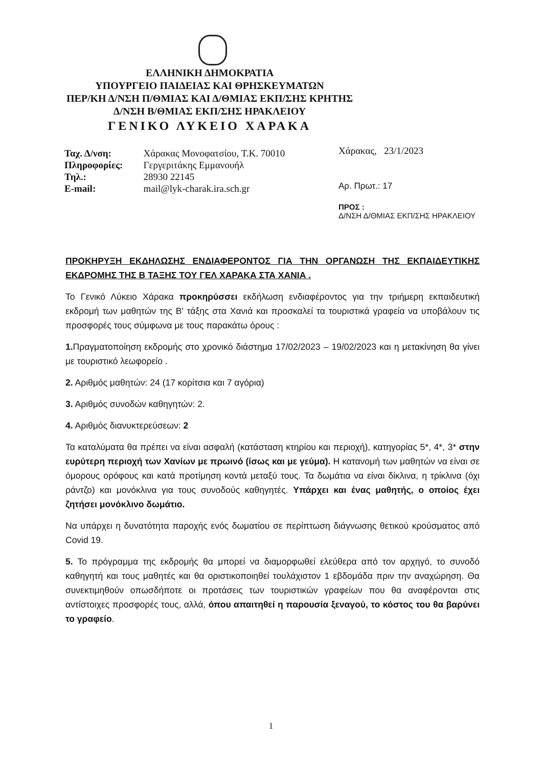ΕΛΛΗΝΙΚΗ ΔΗΜΟΚΡΑΤΙΑ
ΥΠΟΥΡΓΕΙΟ ΠΑΙΔΕΙΑΣ ΚΑΙ ΘΡΗΣΚΕΥΜΑΤΩΝ
ΠΕΡ/ΚΗ Δ/ΝΣΗ Π/ΘΜΙΑΣ ΚΑΙ Δ/ΘΜΙΑΣ ΕΚΠ/ΣΗΣ ΚΡΗΤΗΣ
Δ/ΝΣΗ Β/ΘΜΙΑΣ ΕΚΠ/ΣΗΣ ΗΡΑΚΛΕΙΟΥ
ΓΕΝΙΚΟ ΛΥΚΕΙΟ ΧΑΡΑΚΑ
| Ταχ. Δ/νση: | Χάρακας Μονοφατσίου, Τ.Κ. 70010 |
| Πληροφορίες: | Γεργεριτάκης Εμμανουήλ |
| Τηλ.: | 28930 22145 |
| E-mail: | mail@lyk-charak.ira.sch.gr |
Χάρακας, 23/1/2023
Αρ. Πρωτ.: 17
ΠΡΟΣ :
Δ/ΝΣΗ Δ/ΘΜΙΑΣ ΕΚΠ/ΣΗΣ ΗΡΑΚΛΕΙΟΥ
ΠΡΟΚΗΡΥΞΗ ΕΚΔΗΛΩΣΗΣ ΕΝΔΙΑΦΕΡΟΝΤΟΣ ΓΙΑ ΤΗΝ ΟΡΓΑΝΩΣΗ ΤΗΣ ΕΚΠΑΙΔΕΥΤΙΚΗΣ ΕΚΔΡΟΜΗΣ ΤΗΣ Β ΤΑΞΗΣ ΤΟΥ ΓΕΛ ΧΑΡΑΚΑ ΣΤΑ ΧΑΝΙΑ .
Το Γενικό Λύκειο Χάρακα προκηρύσσει εκδήλωση ενδιαφέροντος για την τριήμερη εκπαιδευτική εκδρομή των μαθητών της Β' τάξης στα Χανιά και προσκαλεί τα τουριστικά γραφεία να υποβάλουν τις προσφορές τους σύμφωνα με τους παρακάτω όρους :
1. Πραγματοποίηση εκδρομής στο χρονικό διάστημα 17/02/2023 – 19/02/2023 και η μετακίνηση θα γίνει με τουριστικό λεωφορείο .
2. Αριθμός μαθητών: 24 (17 κορίτσια και 7 αγόρια)
3. Αριθμός συνοδών καθηγητών: 2.
4. Αριθμός διανυκτερεύσεων: 2
Τα καταλύματα θα πρέπει να είναι ασφαλή (κατάσταση κτηρίου και περιοχή), κατηγορίας 5*, 4*, 3* στην ευρύτερη περιοχή των Χανίων με πρωινό (ίσως και με γεύμα). Η κατανομή των μαθητών να είναι σε όμορους ορόφους και κατά προτίμηση κοντά μεταξύ τους. Τα δωμάτια να είναι δίκλινα, η τρίκλινα (όχι ράντζο) και μονόκλινα για τους συνοδούς καθηγητές. Υπάρχει και ένας μαθητής, ο οποίος έχει ζητήσει μονόκλινο δωμάτιο.
Να υπάρχει η δυνατότητα παροχής ενός δωματίου σε περίπτωση διάγνωσης θετικού κρούσματος από Covid 19.
5. Το πρόγραμμα της εκδρομής θα μπορεί να διαμορφωθεί ελεύθερα από τον αρχηγό, το συνοδό καθηγητή και τους μαθητές και θα οριστικοποιηθεί τουλάχιστον 1 εβδομάδα πριν την αναχώρηση. Θα συνεκτιμηθούν οπωσδήποτε οι προτάσεις των τουριστικών γραφείων που θα αναφέρονται στις αντίστοιχες προσφορές τους, αλλά, όπου απαιτηθεί η παρουσία ξεναγού, το κόστος του θα βαρύνει το γραφείο.
1